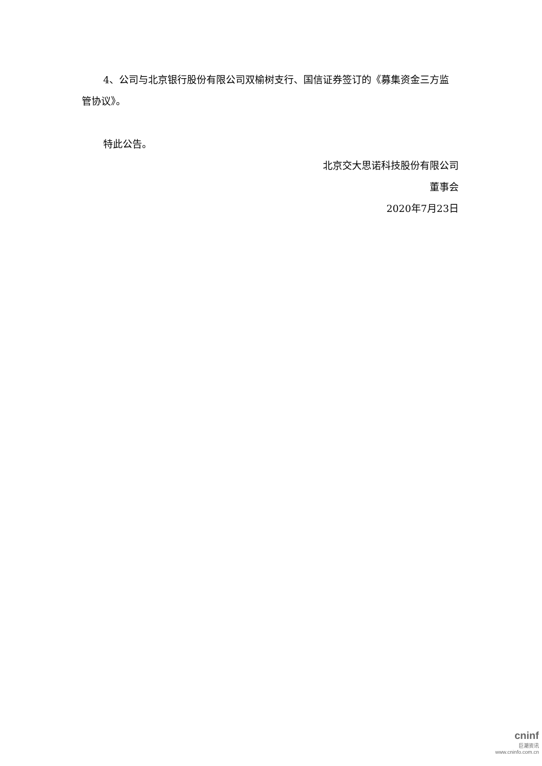4、公司与北京银行股份有限公司双榆树支行、国信证券签订的《募集资金三方监管协议》。
特此公告。
北京交大思诺科技股份有限公司
董事会
2020年7月23日
cninf
巨潮资讯
www.cninfo.com.cn